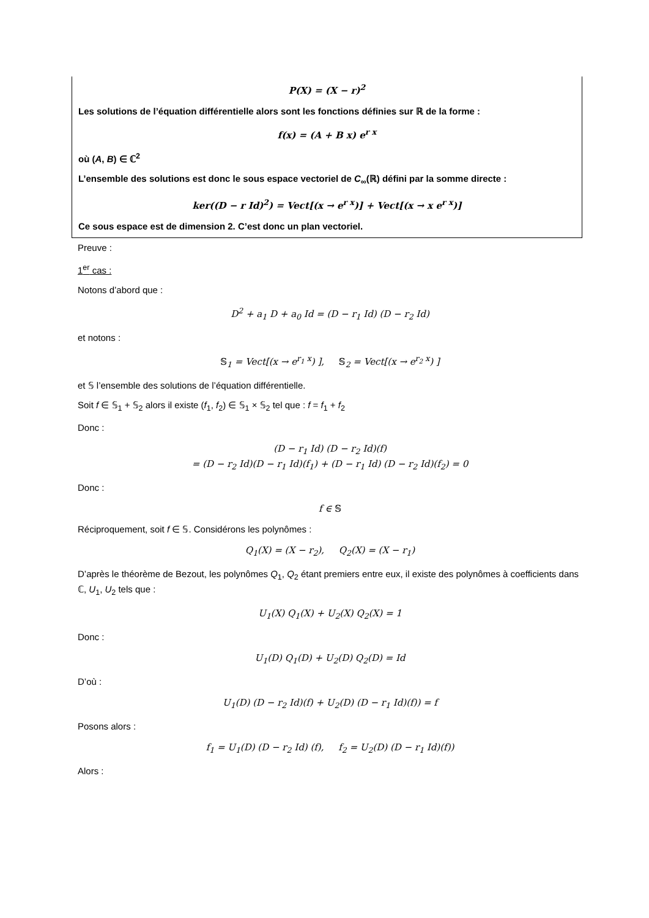P(X) = (X − r)<sup>2</sup>
Les solutions de l’équation différentielle alors sont les fonctions définies sur ℝ de la forme :
f(x) = (A + B x) e<sup>r x</sup>
où (A, B) ∈ ℂ<sup>2</sup>
L’ensemble des solutions est donc le sous espace vectoriel de C<sub>∞</sub>(ℝ) défini par la somme directe :
ker((D − r Id)<sup>2</sup>) = Vect[(x → e<sup>r x</sup>)] + Vect[(x → x e<sup>r x</sup>)]
Ce sous espace est de dimension 2. C’est donc un plan vectoriel.
Preuve :
1<sup>er</sup> cas :
Notons d’abord que :
D<sup>2</sup> + a<sub>1</sub> D + a<sub>0</sub> Id = (D − r<sub>1</sub> Id) (D − r<sub>2</sub> Id)
et notons :
𝕊<sub>1</sub> = Vect[(x → e<sup>r<sub>1</sub> x</sup>) ], 𝕊<sub>2</sub> = Vect[(x → e<sup>r<sub>2</sub> x</sup>) ]
et 𝕊 l’ensemble des solutions de l’équation différentielle.
Soit f ∈ 𝕊<sub>1</sub> + 𝕊<sub>2</sub> alors il existe (f<sub>1</sub>, f<sub>2</sub>) ∈ 𝕊<sub>1</sub> × 𝕊<sub>2</sub> tel que : f = f<sub>1</sub> + f<sub>2</sub>
Donc :
(D − r<sub>1</sub> Id) (D − r<sub>2</sub> Id)(f)
= (D − r<sub>2</sub> Id)(D − r<sub>1</sub> Id)(f<sub>1</sub>) + (D − r<sub>1</sub> Id) (D − r<sub>2</sub> Id)(f<sub>2</sub>) = 0
Donc :
f ∈ 𝕊
Réciproquement, soit f ∈ 𝕊. Considérons les polynômes :
Q<sub>1</sub>(X) = (X − r<sub>2</sub>), Q<sub>2</sub>(X) = (X − r<sub>1</sub>)
D’après le théorème de Bezout, les polynômes Q<sub>1</sub>, Q<sub>2</sub> étant premiers entre eux, il existe des polynômes à coefficients dans ℂ, U<sub>1</sub>, U<sub>2</sub> tels que :
U<sub>1</sub>(X) Q<sub>1</sub>(X) + U<sub>2</sub>(X) Q<sub>2</sub>(X) = 1
Donc :
U<sub>1</sub>(D) Q<sub>1</sub>(D) + U<sub>2</sub>(D) Q<sub>2</sub>(D) = Id
D’où :
U<sub>1</sub>(D) (D − r<sub>2</sub> Id)(f) + U<sub>2</sub>(D) (D − r<sub>1</sub> Id)(f)) = f
Posons alors :
f<sub>1</sub> = U<sub>1</sub>(D) (D − r<sub>2</sub> Id) (f), f<sub>2</sub> = U<sub>2</sub>(D) (D − r<sub>1</sub> Id)(f))
Alors :